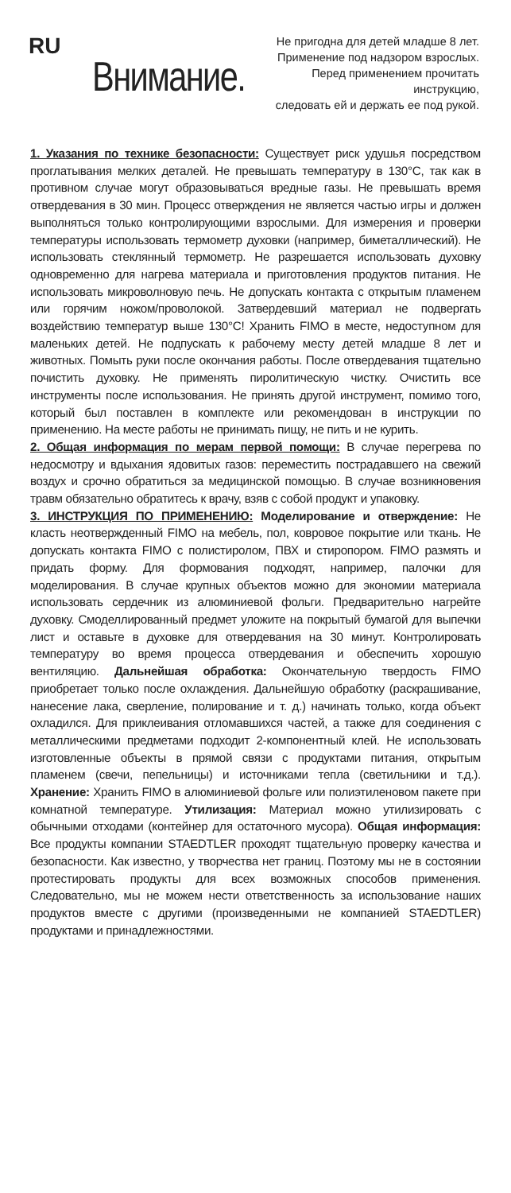RU
Внимание.
Не пригодна для детей младше 8 лет.
Применение под надзором взрослых.
Перед применением прочитать инструкцию,
следовать ей и держать ее под рукой.
1. Указания по технике безопасности: Существует риск удушья посредством проглатывания мелких деталей. Не превышать температуру в 130°C, так как в противном случае могут образовываться вредные газы. Не превышать время отвердевания в 30 мин. Процесс отверждения не является частью игры и должен выполняться только контролирующими взрослыми. Для измерения и проверки температуры использовать термометр духовки (например, биметаллический). Не использовать стеклянный термометр. Не разрешается использовать духовку одновременно для нагрева материала и приготовления продуктов питания. Не использовать микроволновую печь. Не допускать контакта с открытым пламенем или горячим ножом/проволокой. Затвердевший материал не подвергать воздействию температур выше 130°C! Хранить FIMO в месте, недоступном для маленьких детей. Не подпускать к рабочему месту детей младше 8 лет и животных. Помыть руки после окончания работы. После отвердевания тщательно почистить духовку. Не применять пиролитическую чистку. Очистить все инструменты после использования. Не принять другой инструмент, помимо того, который был поставлен в комплекте или рекомендован в инструкции по применению. На месте работы не принимать пищу, не пить и не курить.
2. Общая информация по мерам первой помощи: В случае перегрева по недосмотру и вдыхания ядовитых газов: переместить пострадавшего на свежий воздух и срочно обратиться за медицинской помощью. В случае возникновения травм обязательно обратитесь к врачу, взяв с собой продукт и упаковку.
3. ИНСТРУКЦИЯ ПО ПРИМЕНЕНИЮ: Моделирование и отверждение: Не класть неотвержденный FIMO на мебель, пол, ковровое покрытие или ткань. Не допускать контакта FIMO с полистиролом, ПВХ и стиропором. FIMO размять и придать форму. Для формования подходят, например, палочки для моделирования. В случае крупных объектов можно для экономии материала использовать сердечник из алюминиевой фольги. Предварительно нагрейте духовку. Смоделлированный предмет уложите на покрытый бумагой для выпечки лист и оставьте в духовке для отвердевания на 30 минут. Контролировать температуру во время процесса отвердевания и обеспечить хорошую вентиляцию. Дальнейшая обработка: Окончательную твердость FIMO приобретает только после охлаждения. Дальнейшую обработку (раскрашивание, нанесение лака, сверление, полирование и т. д.) начинать только, когда объект охладился. Для приклеивания отломавшихся частей, а также для соединения с металлическими предметами подходит 2-компонентный клей. Не использовать изготовленные объекты в прямой связи с продуктами питания, открытым пламенем (свечи, пепельницы) и источниками тепла (светильники и т.д.). Хранение: Хранить FIMO в алюминиевой фольге или полиэтиленовом пакете при комнатной температуре. Утилизация: Материал можно утилизировать с обычными отходами (контейнер для остаточного мусора). Общая информация: Все продукты компании STAEDTLER проходят тщательную проверку качества и безопасности. Как известно, у творчества нет границ. Поэтому мы не в состоянии протестировать продукты для всех возможных способов применения. Следовательно, мы не можем нести ответственность за использование наших продуктов вместе с другими (произведенными не компанией STAEDTLER) продуктами и принадлежностями.